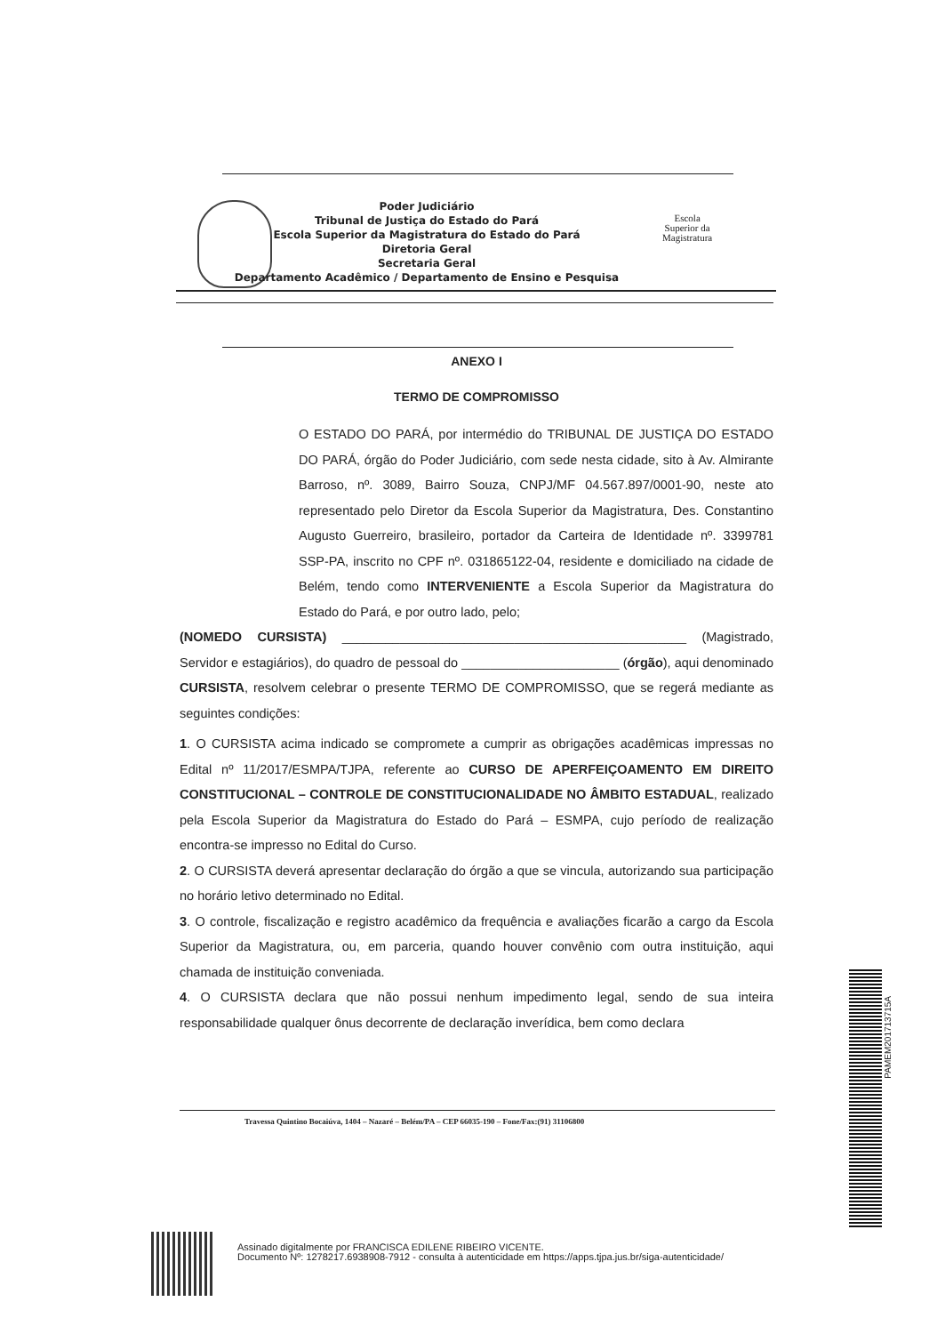Poder Judiciário
Tribunal de Justiça do Estado do Pará
Escola Superior da Magistratura do Estado do Pará
Diretoria Geral
Secretaria Geral
Departamento Acadêmico / Departamento de Ensino e Pesquisa
Escola
Superior da
Magistratura
ANEXO I
TERMO DE COMPROMISSO
O ESTADO DO PARÁ, por intermédio do TRIBUNAL DE JUSTIÇA DO ESTADO DO PARÁ, órgão do Poder Judiciário, com sede nesta cidade, sito à Av. Almirante Barroso, nº. 3089, Bairro Souza, CNPJ/MF 04.567.897/0001-90, neste ato representado pelo Diretor da Escola Superior da Magistratura, Des. Constantino Augusto Guerreiro, brasileiro, portador da Carteira de Identidade nº. 3399781 SSP-PA, inscrito no CPF nº. 031865122-04, residente e domiciliado na cidade de Belém, tendo como INTERVENIENTE a Escola Superior da Magistratura do Estado do Pará, e por outro lado, pelo;
(NOMEDO CURSISTA) ________________________________________________ (Magistrado, Servidor e estagiários), do quadro de pessoal do ______________________ (órgão), aqui denominado CURSISTA, resolvem celebrar o presente TERMO DE COMPROMISSO, que se regerá mediante as seguintes condições:
1. O CURSISTA acima indicado se compromete a cumprir as obrigações acadêmicas impressas no Edital nº 11/2017/ESMPA/TJPA, referente ao CURSO DE APERFEIÇOAMENTO EM DIREITO CONSTITUCIONAL – CONTROLE DE CONSTITUCIONALIDADE NO ÂMBITO ESTADUAL, realizado pela Escola Superior da Magistratura do Estado do Pará – ESMPA, cujo período de realização encontra-se impresso no Edital do Curso.
2. O CURSISTA deverá apresentar declaração do órgão a que se vincula, autorizando sua participação no horário letivo determinado no Edital.
3. O controle, fiscalização e registro acadêmico da frequência e avaliações ficarão a cargo da Escola Superior da Magistratura, ou, em parceria, quando houver convênio com outra instituição, aqui chamada de instituição conveniada.
4. O CURSISTA declara que não possui nenhum impedimento legal, sendo de sua inteira responsabilidade qualquer ônus decorrente de declaração inverídica, bem como declara
Travessa Quintino Bocaiúva, 1404 – Nazaré – Belém/PA – CEP 66035-190 – Fone/Fax:(91) 31106800
PAMEM201713715A
Assinado digitalmente por FRANCISCA EDILENE RIBEIRO VICENTE.
Documento Nº: 1278217.6938908-7912 - consulta à autenticidade em https://apps.tjpa.jus.br/siga-autenticidade/